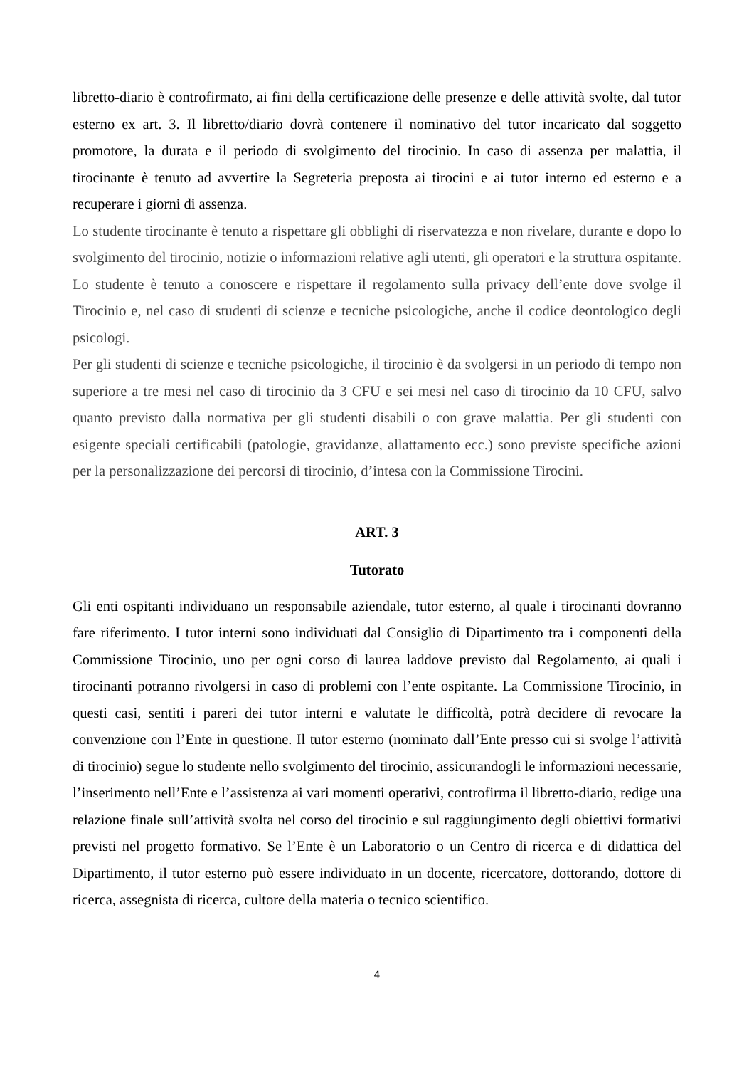libretto-diario è controfirmato, ai fini della certificazione delle presenze e delle attività svolte, dal tutor esterno ex art. 3. Il libretto/diario dovrà contenere il nominativo del tutor incaricato dal soggetto promotore, la durata e il periodo di svolgimento del tirocinio. In caso di assenza per malattia, il tirocinante è tenuto ad avvertire la Segreteria preposta ai tirocini e ai tutor interno ed esterno e a recuperare i giorni di assenza.
Lo studente tirocinante è tenuto a rispettare gli obblighi di riservatezza e non rivelare, durante e dopo lo svolgimento del tirocinio, notizie o informazioni relative agli utenti, gli operatori e la struttura ospitante. Lo studente è tenuto a conoscere e rispettare il regolamento sulla privacy dell’ente dove svolge il Tirocinio e, nel caso di studenti di scienze e tecniche psicologiche, anche il codice deontologico degli psicologi.
Per gli studenti di scienze e tecniche psicologiche, il tirocinio è da svolgersi in un periodo di tempo non superiore a tre mesi nel caso di tirocinio da 3 CFU e sei mesi nel caso di tirocinio da 10 CFU, salvo quanto previsto dalla normativa per gli studenti disabili o con grave malattia. Per gli studenti con esigente speciali certificabili (patologie, gravidanze, allattamento ecc.) sono previste specifiche azioni per la personalizzazione dei percorsi di tirocinio, d’intesa con la Commissione Tirocini.
ART. 3
Tutorato
Gli enti ospitanti individuano un responsabile aziendale, tutor esterno, al quale i tirocinanti dovranno fare riferimento. I tutor interni sono individuati dal Consiglio di Dipartimento tra i componenti della Commissione Tirocinio, uno per ogni corso di laurea laddove previsto dal Regolamento, ai quali i tirocinanti potranno rivolgersi in caso di problemi con l’ente ospitante. La Commissione Tirocinio, in questi casi, sentiti i pareri dei tutor interni e valutate le difficoltà, potrà decidere di revocare la convenzione con l’Ente in questione. Il tutor esterno (nominato dall’Ente presso cui si svolge l’attività di tirocinio) segue lo studente nello svolgimento del tirocinio, assicurandogli le informazioni necessarie, l’inserimento nell’Ente e l’assistenza ai vari momenti operativi, controfirma il libretto-diario, redige una relazione finale sull’attività svolta nel corso del tirocinio e sul raggiungimento degli obiettivi formativi previsti nel progetto formativo. Se l’Ente è un Laboratorio o un Centro di ricerca e di didattica del Dipartimento, il tutor esterno può essere individuato in un docente, ricercatore, dottorando, dottore di ricerca, assegnista di ricerca, cultore della materia o tecnico scientifico.
4